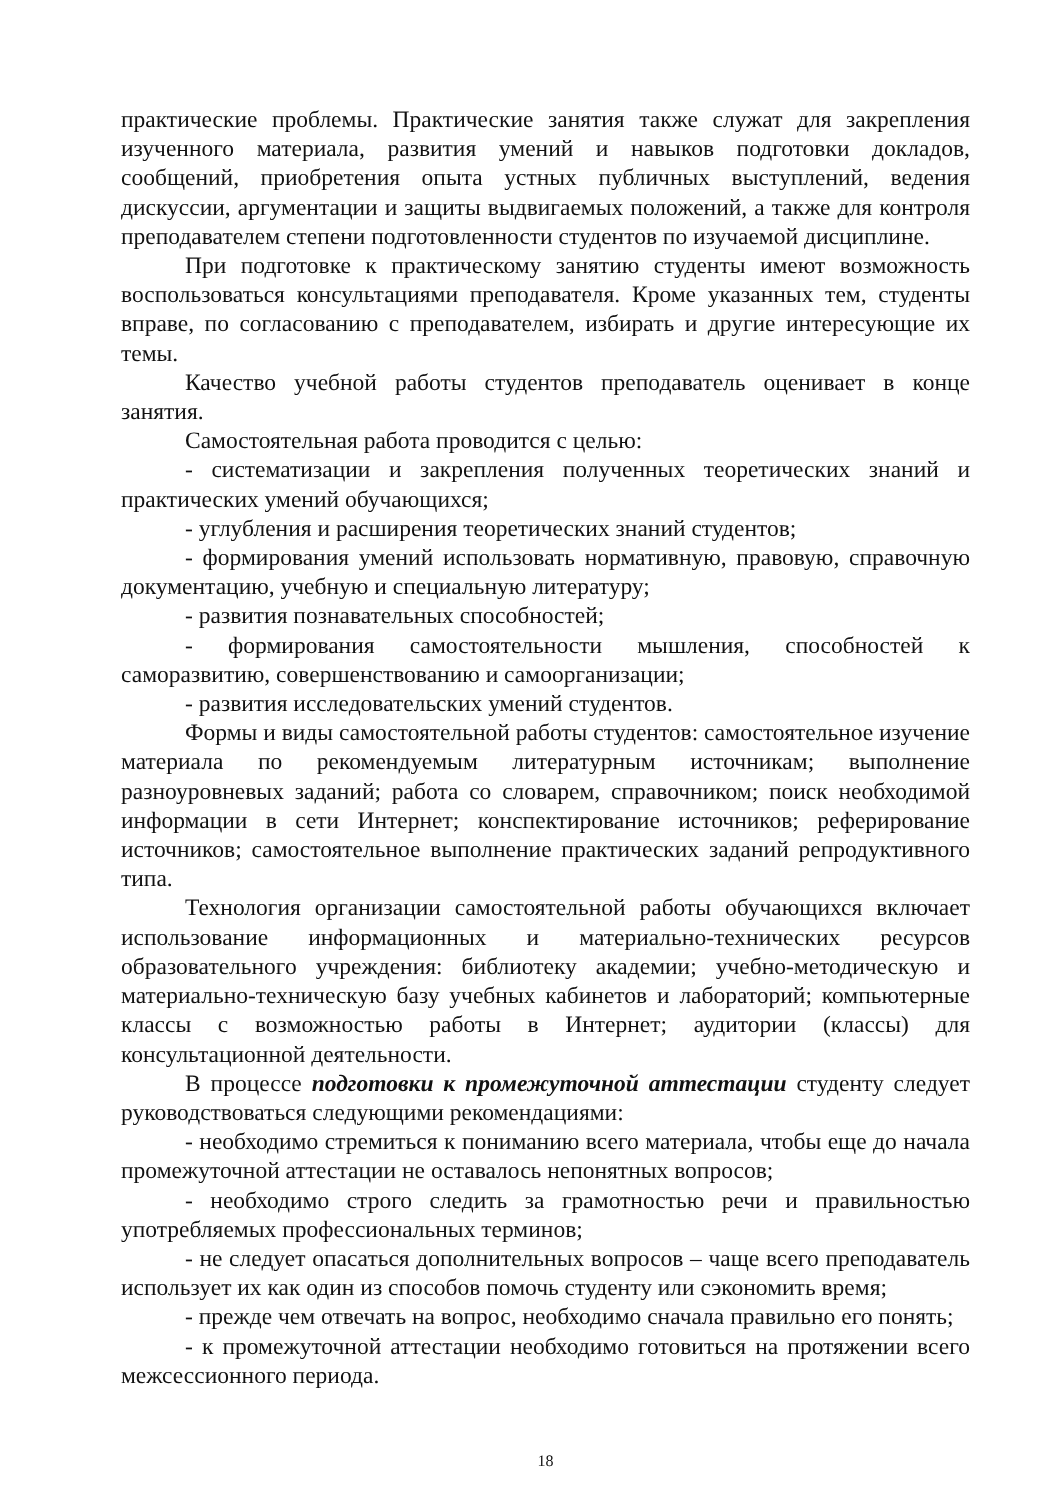практические проблемы. Практические занятия также служат для закрепления изученного материала, развития умений и навыков подготовки докладов, сообщений, приобретения опыта устных публичных выступлений, ведения дискуссии, аргументации и защиты выдвигаемых положений, а также для контроля преподавателем степени подготовленности студентов по изучаемой дисциплине.
При подготовке к практическому занятию студенты имеют возможность воспользоваться консультациями преподавателя. Кроме указанных тем, студенты вправе, по согласованию с преподавателем, избирать и другие интересующие их темы.
Качество учебной работы студентов преподаватель оценивает в конце занятия.
Самостоятельная работа проводится с целью:
- систематизации и закрепления полученных теоретических знаний и практических умений обучающихся;
- углубления и расширения теоретических знаний студентов;
- формирования умений использовать нормативную, правовую, справочную документацию, учебную и специальную литературу;
- развития познавательных способностей;
- формирования самостоятельности мышления, способностей к саморазвитию, совершенствованию и самоорганизации;
- развития исследовательских умений студентов.
Формы и виды самостоятельной работы студентов: самостоятельное изучение материала по рекомендуемым литературным источникам; выполнение разноуровневых заданий; работа со словарем, справочником; поиск необходимой информации в сети Интернет; конспектирование источников; реферирование источников; самостоятельное выполнение практических заданий репродуктивного типа.
Технология организации самостоятельной работы обучающихся включает использование информационных и материально-технических ресурсов образовательного учреждения: библиотеку академии; учебно-методическую и материально-техническую базу учебных кабинетов и лабораторий; компьютерные классы с возможностью работы в Интернет; аудитории (классы) для консультационной деятельности.
В процессе подготовки к промежуточной аттестации студенту следует руководствоваться следующими рекомендациями:
- необходимо стремиться к пониманию всего материала, чтобы еще до начала промежуточной аттестации не оставалось непонятных вопросов;
- необходимо строго следить за грамотностью речи и правильностью употребляемых профессиональных терминов;
- не следует опасаться дополнительных вопросов – чаще всего преподаватель использует их как один из способов помочь студенту или сэкономить время;
- прежде чем отвечать на вопрос, необходимо сначала правильно его понять;
- к промежуточной аттестации необходимо готовиться на протяжении всего межсессионного периода.
18